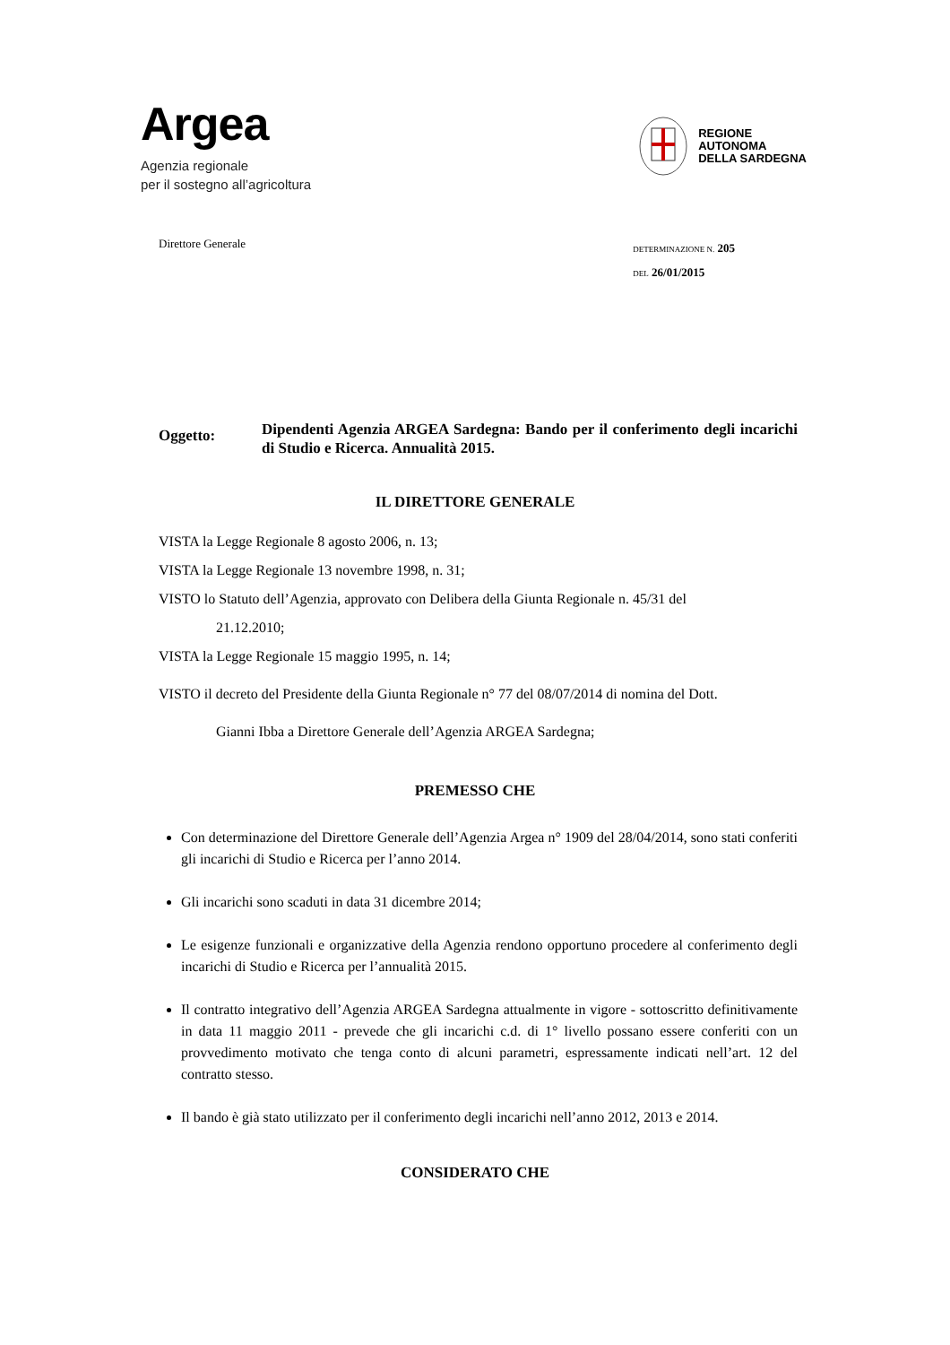Argea
Agenzia regionale
per il sostegno all’agricoltura
REGIONE
AUTONOMA
DELLA SARDEGNA
Direttore Generale
DETERMINAZIONE N. 205
DEL 26/01/2015
Oggetto:
Dipendenti Agenzia ARGEA Sardegna: Bando per il conferimento degli incarichi di Studio e Ricerca. Annualità 2015.
IL DIRETTORE GENERALE
VISTA la Legge Regionale 8 agosto 2006, n. 13;
VISTA la Legge Regionale 13 novembre 1998, n. 31;
VISTO lo Statuto dell’Agenzia, approvato con Delibera della Giunta Regionale n. 45/31 del
21.12.2010;
VISTA la Legge Regionale 15 maggio 1995, n. 14;
VISTO il decreto del Presidente della Giunta Regionale n° 77 del 08/07/2014 di nomina del Dott.
Gianni Ibba a Direttore Generale dell’Agenzia ARGEA Sardegna;
PREMESSO CHE
Con determinazione del Direttore Generale dell’Agenzia Argea n° 1909 del 28/04/2014, sono stati conferiti gli incarichi di Studio e Ricerca per l’anno 2014.
Gli incarichi sono scaduti in data 31 dicembre 2014;
Le esigenze funzionali e organizzative della Agenzia rendono opportuno procedere al conferimento degli incarichi di Studio e Ricerca per l’annualità 2015.
Il contratto integrativo dell’Agenzia ARGEA Sardegna attualmente in vigore - sottoscritto definitivamente in data 11 maggio 2011 - prevede che gli incarichi c.d. di 1° livello possano essere conferiti con un provvedimento motivato che tenga conto di alcuni parametri, espressamente indicati nell’art. 12 del contratto stesso.
Il bando è già stato utilizzato per il conferimento degli incarichi nell’anno 2012, 2013 e 2014.
CONSIDERATO CHE